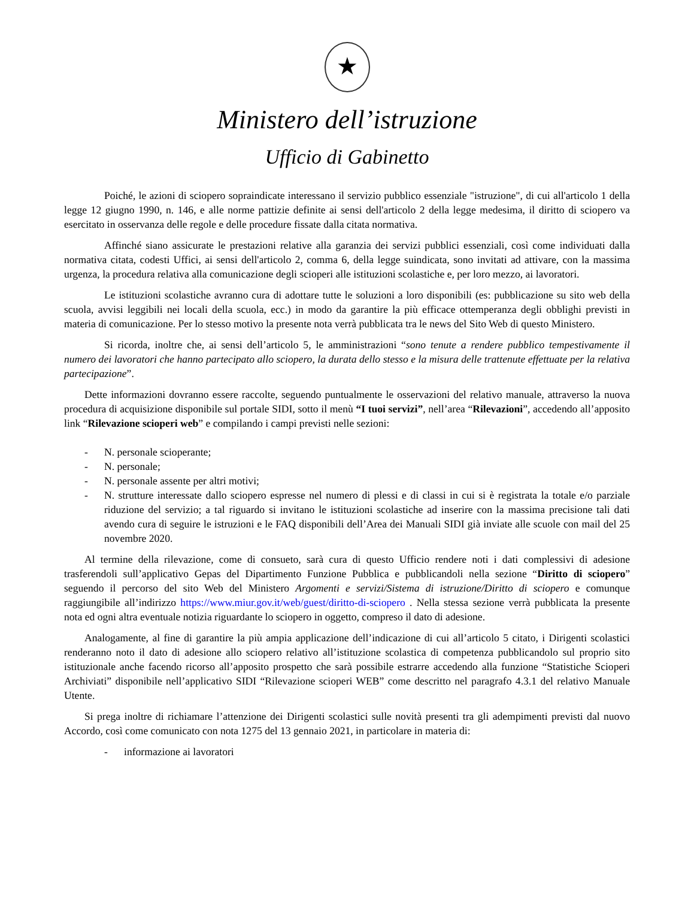★
Ministero dell’istruzione
Ufficio di Gabinetto
Poiché, le azioni di sciopero sopraindicate interessano il servizio pubblico essenziale "istruzione", di cui all'articolo 1 della legge 12 giugno 1990, n. 146, e alle norme pattizie definite ai sensi dell'articolo 2 della legge medesima, il diritto di sciopero va esercitato in osservanza delle regole e delle procedure fissate dalla citata normativa.
Affinché siano assicurate le prestazioni relative alla garanzia dei servizi pubblici essenziali, così come individuati dalla normativa citata, codesti Uffici, ai sensi dell'articolo 2, comma 6, della legge suindicata, sono invitati ad attivare, con la massima urgenza, la procedura relativa alla comunicazione degli scioperi alle istituzioni scolastiche e, per loro mezzo, ai lavoratori.
Le istituzioni scolastiche avranno cura di adottare tutte le soluzioni a loro disponibili (es: pubblicazione su sito web della scuola, avvisi leggibili nei locali della scuola, ecc.) in modo da garantire la più efficace ottemperanza degli obblighi previsti in materia di comunicazione. Per lo stesso motivo la presente nota verrà pubblicata tra le news del Sito Web di questo Ministero.
Si ricorda, inoltre che, ai sensi dell’articolo 5, le amministrazioni “sono tenute a rendere pubblico tempestivamente il numero dei lavoratori che hanno partecipato allo sciopero, la durata dello stesso e la misura delle trattenute effettuate per la relativa partecipazione”.
Dette informazioni dovranno essere raccolte, seguendo puntualmente le osservazioni del relativo manuale, attraverso la nuova procedura di acquisizione disponibile sul portale SIDI, sotto il menù “I tuoi servizi”, nell’area “Rilevazioni”, accedendo all’apposito link “Rilevazione scioperi web” e compilando i campi previsti nelle sezioni:
- N. personale scioperante;
- N. personale;
- N. personale assente per altri motivi;
- N. strutture interessate dallo sciopero espresse nel numero di plessi e di classi in cui si è registrata la totale e/o parziale riduzione del servizio; a tal riguardo si invitano le istituzioni scolastiche ad inserire con la massima precisione tali dati avendo cura di seguire le istruzioni e le FAQ disponibili dell’Area dei Manuali SIDI già inviate alle scuole con mail del 25 novembre 2020.
Al termine della rilevazione, come di consueto, sarà cura di questo Ufficio rendere noti i dati complessivi di adesione trasferendoli sull’applicativo Gepas del Dipartimento Funzione Pubblica e pubblicandoli nella sezione “Diritto di sciopero” seguendo il percorso del sito Web del Ministero Argomenti e servizi/Sistema di istruzione/Diritto di sciopero e comunque raggiungibile all’indirizzo https://www.miur.gov.it/web/guest/diritto-di-sciopero . Nella stessa sezione verrà pubblicata la presente nota ed ogni altra eventuale notizia riguardante lo sciopero in oggetto, compreso il dato di adesione.
Analogamente, al fine di garantire la più ampia applicazione dell’indicazione di cui all’articolo 5 citato, i Dirigenti scolastici renderanno noto il dato di adesione allo sciopero relativo all’istituzione scolastica di competenza pubblicandolo sul proprio sito istituzionale anche facendo ricorso all’apposito prospetto che sarà possibile estrarre accedendo alla funzione “Statistiche Scioperi Archiviati” disponibile nell’applicativo SIDI “Rilevazione scioperi WEB” come descritto nel paragrafo 4.3.1 del relativo Manuale Utente.
Si prega inoltre di richiamare l’attenzione dei Dirigenti scolastici sulle novità presenti tra gli adempimenti previsti dal nuovo Accordo, così come comunicato con nota 1275 del 13 gennaio 2021, in particolare in materia di:
- informazione ai lavoratori